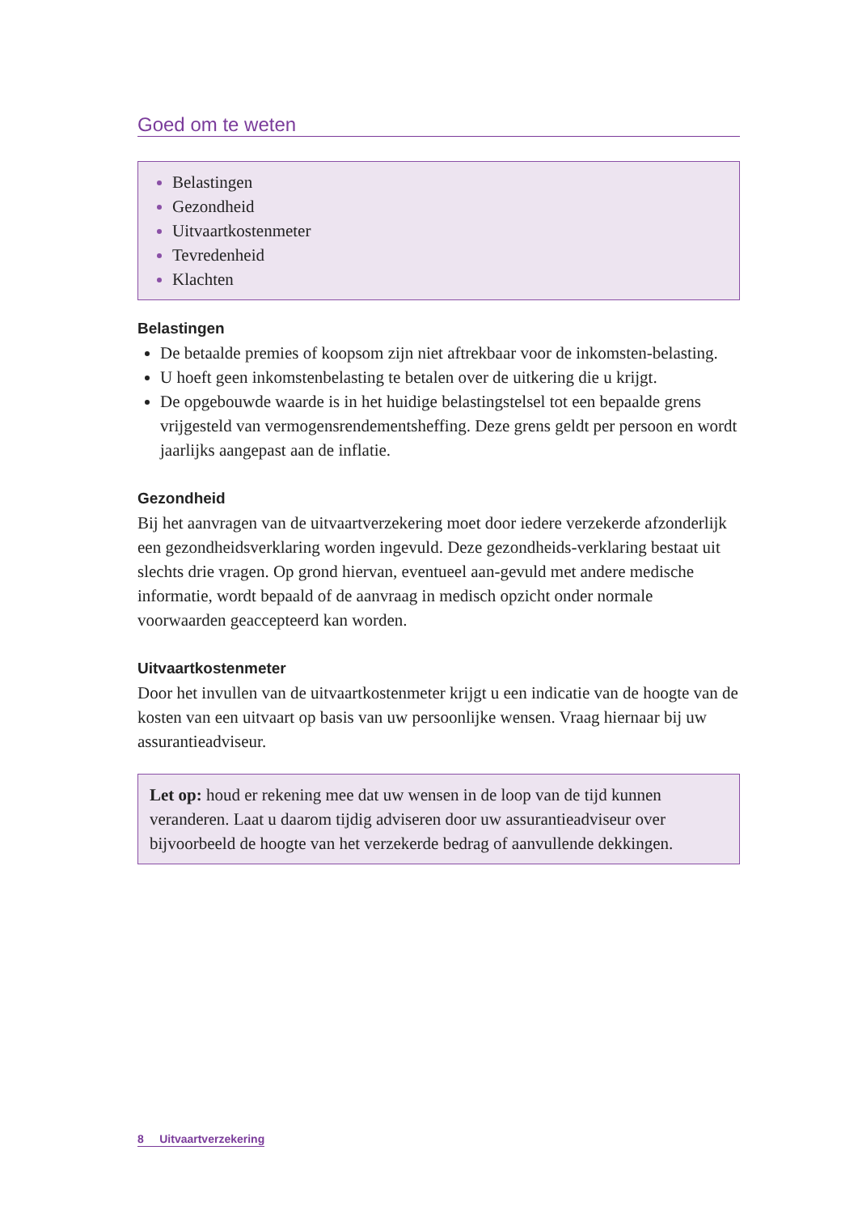Goed om te weten
Belastingen
Gezondheid
Uitvaartkostenmeter
Tevredenheid
Klachten
Belastingen
De betaalde premies of koopsom zijn niet aftrekbaar voor de inkomsten-belasting.
U hoeft geen inkomstenbelasting te betalen over de uitkering die u krijgt.
De opgebouwde waarde is in het huidige belastingstelsel tot een bepaalde grens vrijgesteld van vermogensrendementsheffing. Deze grens geldt per persoon en wordt jaarlijks aangepast aan de inflatie.
Gezondheid
Bij het aanvragen van de uitvaartverzekering moet door iedere verzekerde afzonderlijk een gezondheidsverklaring worden ingevuld. Deze gezondheids-verklaring bestaat uit slechts drie vragen. Op grond hiervan, eventueel aan-gevuld met andere medische informatie, wordt bepaald of de aanvraag in medisch opzicht onder normale voorwaarden geaccepteerd kan worden.
Uitvaartkostenmeter
Door het invullen van de uitvaartkostenmeter krijgt u een indicatie van de hoogte van de kosten van een uitvaart op basis van uw persoonlijke wensen. Vraag hiernaar bij uw assurantieadviseur.
Let op: houd er rekening mee dat uw wensen in de loop van de tijd kunnen veranderen. Laat u daarom tijdig adviseren door uw assurantieadviseur over bijvoorbeeld de hoogte van het verzekerde bedrag of aanvullende dekkingen.
8 Uitvaartverzekering